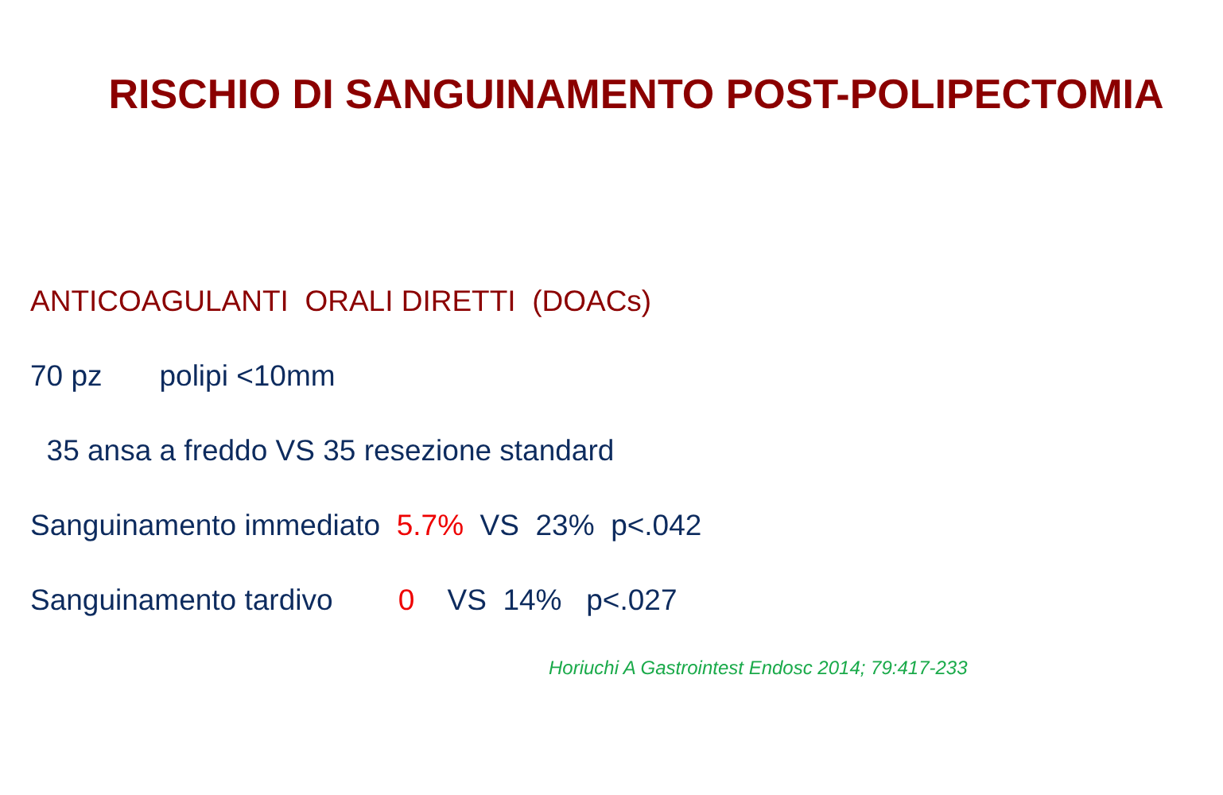RISCHIO DI SANGUINAMENTO POST-POLIPECTOMIA
ANTICOAGULANTI ORALI DIRETTI (DOACs)
70 pz polipi <10mm
35 ansa a freddo VS 35 resezione standard
Sanguinamento immediato 5.7% VS 23% p<.042
Sanguinamento tardivo 0 VS 14% p<.027
Horiuchi A Gastrointest Endosc 2014; 79:417-233